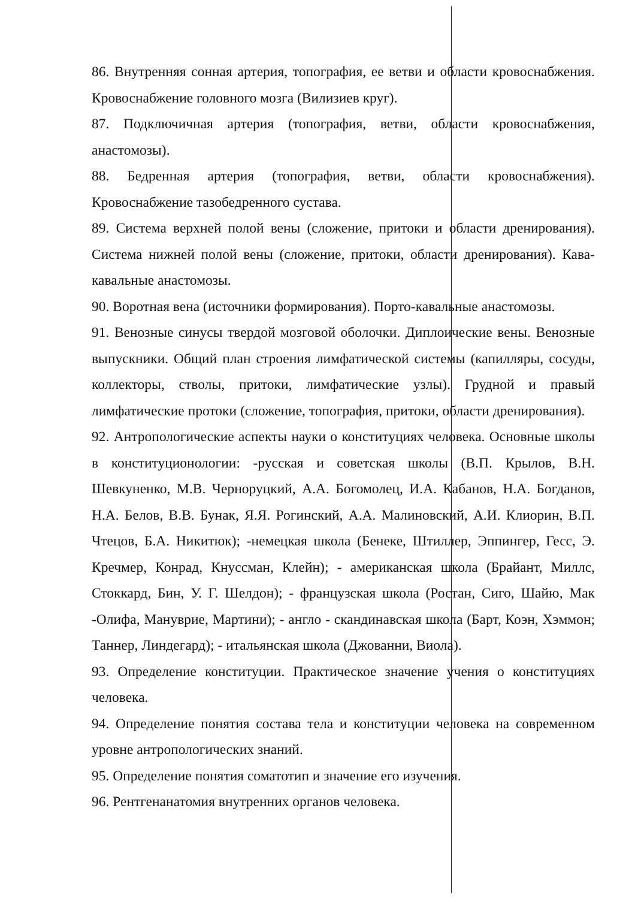86. Внутренняя сонная артерия, топография, ее ветви и области кровоснабжения. Кровоснабжение головного мозга (Вилизиев круг).
87. Подключичная артерия (топография, ветви, области кровоснабжения, анастомозы).
88. Бедренная артерия (топография, ветви, области кровоснабжения). Кровоснабжение тазобедренного сустава.
89. Система верхней полой вены (сложение, притоки и области дренирования). Система нижней полой вены (сложение, притоки, области дренирования). Кава-кавальные анастомозы.
90. Воротная вена (источники формирования). Порто-кавальные анастомозы.
91. Венозные синусы твердой мозговой оболочки. Диплоические вены. Венозные выпускники. Общий план строения лимфатической системы (капилляры, сосуды, коллекторы, стволы, притоки, лимфатические узлы). Грудной и правый лимфатические протоки (сложение, топография, притоки, области дренирования).
92. Антропологические аспекты науки о конституциях человека. Основные школы в конституционологии: -русская и советская школы (В.П. Крылов, В.Н. Шевкуненко, М.В. Черноруцкий, А.А. Богомолец, И.А. Кабанов, Н.А. Богданов, Н.А. Белов, В.В. Бунак, Я.Я. Рогинский, А.А. Малиновский, А.И. Клиорин, В.П. Чтецов, Б.А. Никитюк); -немецкая школа (Бенеке, Штиллер, Эппингер, Гесс, Э. Кречмер, Конрад, Кнуссман, Клейн); - американская школа (Брайант, Миллс, Стоккард, Бин, У. Г. Шелдон); - французская школа (Ростан, Сиго, Шайю, Мак -Олифа, Мануврие, Мартини); - англо - скандинавская школа (Барт, Коэн, Хэммон; Таннер, Линдегард); - итальянская школа (Джованни, Виола).
93. Определение конституции. Практическое значение учения о конституциях человека.
94. Определение понятия состава тела и конституции человека на современном уровне антропологических знаний.
95. Определение понятия соматотип и значение его изучения.
96. Рентгенанатомия внутренних органов человека.